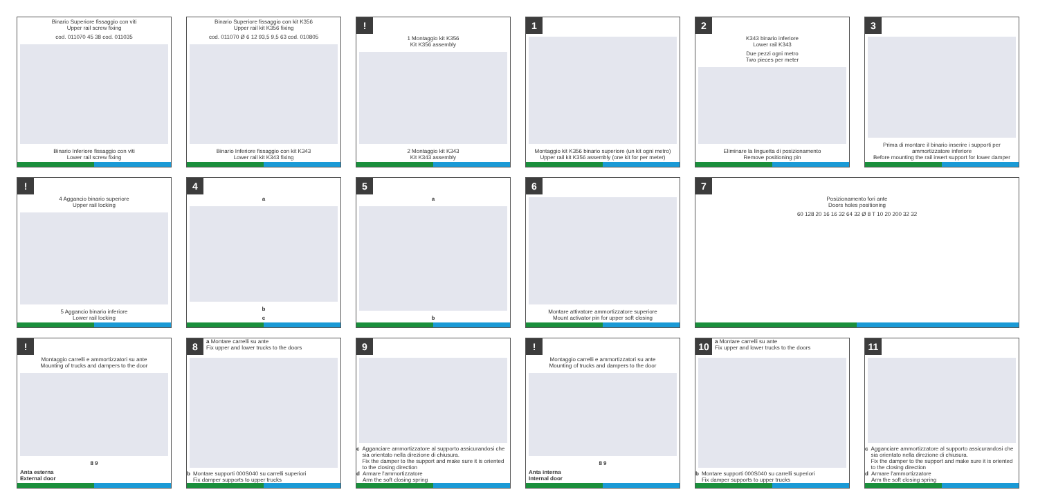Binario Superiore fissaggio con viti
Upper rail screw fixing
cod. 011070 45 38 cod. 011035
Binario Inferiore fissaggio con viti
Lower rail screw fixing
Binario Superiore fissaggio con kit K356
Upper rail kit K356 fixing
cod. 011070 Ø 6 12 93,5 9,5 63 cod. 010805
Binario Inferiore fissaggio con kit K343
Lower rail kit K343 fixing
!
1 Montaggio kit K356
Kit K356 assembly
2 Montaggio kit K343
Kit K343 assembly
1
Montaggio kit K356 binario superiore (un kit ogni metro)
Upper rail kit K356 assembly (one kit for per meter)
2
K343 binario inferiore
Lower rail K343
Due pezzi ogni metro
Two pieces per meter
Eliminare la linguetta di posizionamento
Remove positioning pin
3
Prima di montare il binario inserire i supporti per ammortizzatore inferiore
Before mounting the rail insert support for lower damper
!
4 Aggancio binario superiore
Upper rail locking
5 Aggancio binario inferiore
Lower rail locking
4
a
b
c
5
a
b
6
Montare attivatore ammortizzatore superiore
Mount activator pin for upper soft closing
7
Posizionamento fori ante
Doors holes positioning
60 128 20 16 16 32 64 32 Ø 8 T 10 20 200 32 32
!
Montaggio carrelli e ammortizzatori su ante
Mounting of trucks and dampers to the door
8 9
Anta esterna
External door
8
a Montare carrelli su ante
Fix upper and lower trucks to the doors
b Montare supporti 000S040 su carrelli superiori
Fix damper supports to upper trucks
9
c Agganciare ammortizzatore al supporto assicurandosi che sia orientato nella direzione di chiusura.
Fix the damper to the support and make sure it is oriented to the closing direction
d Armare l'ammortizzatore
Arm the soft closing spring
!
Montaggio carrelli e ammortizzatori su ante
Mounting of trucks and dampers to the door
8 9
Anta interna
Internal door
10
a Montare carrelli su ante
Fix upper and lower trucks to the doors
b Montare supporti 000S040 su carrelli superiori
Fix damper supports to upper trucks
11
c Agganciare ammortizzatore al supporto assicurandosi che sia orientato nella direzione di chiusura.
Fix the damper to the support and make sure it is oriented to the closing direction
d Armare l'ammortizzatore
Arm the soft closing spring